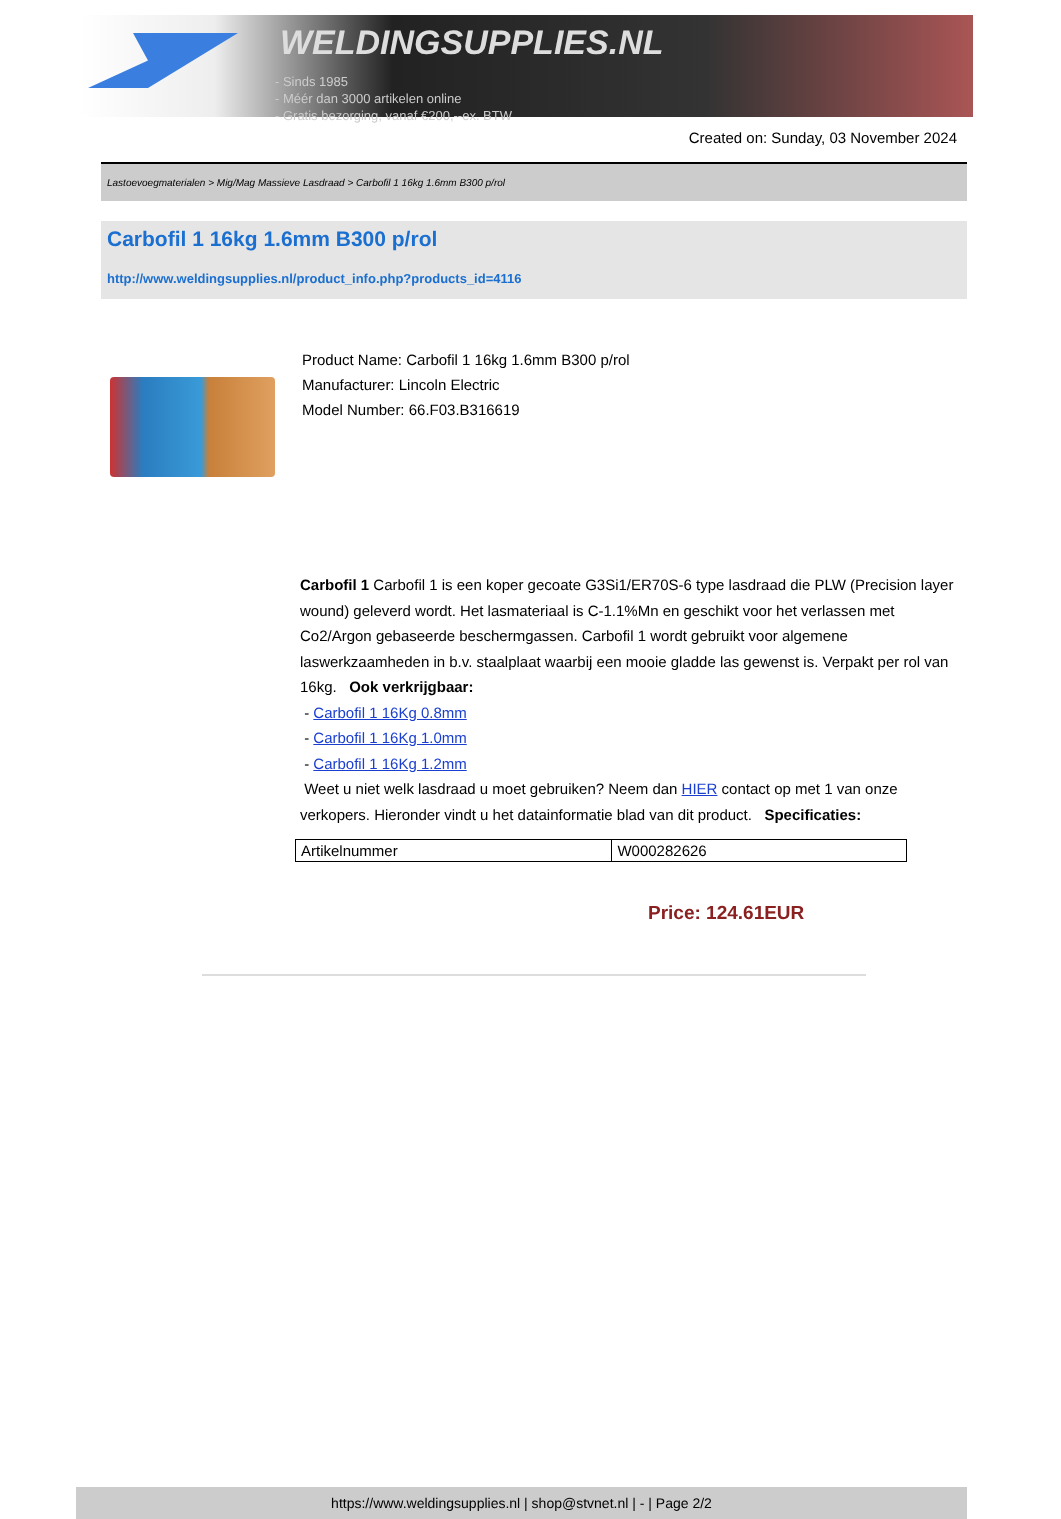WELDINGSUPPLIES.NL
- Sinds 1985
- Méér dan 3000 artikelen online
- Gratis bezorging, vanaf €200,--ex. BTW
Created on: Sunday, 03 November 2024
Lastoevoegmaterialen > Mig/Mag Massieve Lasdraad > Carbofil 1 16kg 1.6mm B300 p/rol
Carbofil 1 16kg 1.6mm B300 p/rol
http://www.weldingsupplies.nl/product_info.php?products_id=4116
Product Name: Carbofil 1 16kg 1.6mm B300 p/rol
Manufacturer: Lincoln Electric
Model Number: 66.F03.B316619
Carbofil 1 Carbofil 1 is een koper gecoate G3Si1/ER70S-6 type lasdraad die PLW (Precision layer wound) geleverd wordt. Het lasmateriaal is C-1.1%Mn en geschikt voor het verlassen met Co2/Argon gebaseerde beschermgassen. Carbofil 1 wordt gebruikt voor algemene laswerkzaamheden in b.v. staalplaat waarbij een mooie gladde las gewenst is. Verpakt per rol van 16kg. Ook verkrijgbaar:
- Carbofil 1 16Kg 0.8mm
- Carbofil 1 16Kg 1.0mm
- Carbofil 1 16Kg 1.2mm
Weet u niet welk lasdraad u moet gebruiken? Neem dan HIER contact op met 1 van onze verkopers. Hieronder vindt u het datainformatie blad van dit product. Specificaties:
| Artikelnummer | W000282626 |
Price: 124.61EUR
https://www.weldingsupplies.nl | shop@stvnet.nl | - | Page 2/2